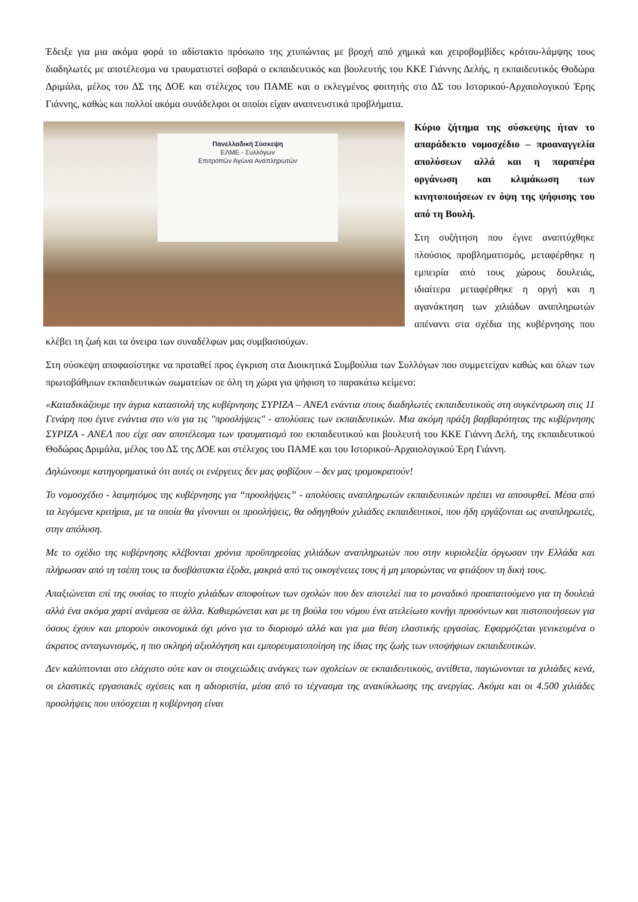Έδειξε για μια ακόμα φορά το αδίστακτο πρόσωπο της χτυπώντας με βροχή από χημικά και χειροβομβίδες κρότου-λάμψης τους διαδηλωτές με αποτέλεσμα να τραυματιστεί σοβαρά ο εκπαιδευτικός και βουλευτής του ΚΚΕ Γιάννης Δελής, η εκπαιδευτικός Θοδώρα Δριμάλα, μέλος του ΔΣ της ΔΟΕ και στέλεχος του ΠΑΜΕ και ο εκλεγμένος φοιτητής στο ΔΣ του Ιστορικού-Αρχαιολογικού Έρης Γιάννης, καθώς και πολλοί ακόμα συνάδελφοι οι οποίοι είχαν αναπνευστικά προβλήματα.
Πανελλαδική Σύσκεψη
ΕΛΜΕ - Συλλόγων
Επιτροπών Αγώνα Αναπληρωτών
Κύριο ζήτημα της σύσκεψης ήταν το απαράδεκτο νομοσχέδιο – προαναγγελία απολύσεων αλλά και η παραπέρα οργάνωση και κλιμάκωση των κινητοποιήσεων εν όψη της ψήφισης του από τη Βουλή.
Στη συζήτηση που έγινε αναπτύχθηκε πλούσιος προβληματισμός, μεταφέρθηκε η εμπειρία από τους χώρους δουλειάς, ιδιαίτερα μεταφέρθηκε η οργή και η αγανάκτηση των χιλιάδων αναπληρωτών απέναντι στα σχέδια της κυβέρνησης που κλέβει τη ζωή και τα όνειρα των συναδέλφων μας συμβασιούχων.
Στη σύσκεψη αποφασίστηκε να προταθεί προς έγκριση στα Διοικητικά Συμβούλια των Συλλόγων που συμμετείχαν καθώς και όλων των πρωτοβάθμιων εκπαιδευτικών σωματείων σε όλη τη χώρα για ψήφιση το παρακάτω κείμενο:
«Καταδικάζουμε την άγρια καταστολή της κυβέρνησης ΣΥΡΙΖΑ – ΑΝΕΛ ενάντια στους διαδηλωτές εκπαιδευτικούς στη συγκέντρωση στις 11 Γενάρη που έγινε ενάντια στο ν/σ για τις "προσλήψεις" - απολύσεις των εκπαιδευτικών. Μια ακόμη πράξη βαρβαρότητας της κυβέρνησης ΣΥΡΙΖΑ - ΑΝΕΛ που είχε σαν αποτέλεσμα των τραυματισμό του εκπαιδευτικού και βουλευτή του ΚΚΕ Γιάννη Δελή, της εκπαιδευτικού Θοδώρας Δριμάλα, μέλος του ΔΣ της ΔΟΕ και στέλεχος του ΠΑΜΕ και του Ιστορικού-Αρχαιολογικού Έρη Γιάννη.
Δηλώνουμε κατηγορηματικά ότι αυτές οι ενέργειες δεν μας φοβίζουν – δεν μας τρομοκρατούν!
Το νομοσχέδιο - λαιμητόμος της κυβέρνησης για “προσλήψεις” - απολύσεις αναπληρωτών εκπαιδευτικών πρέπει να αποσυρθεί. Μέσα από τα λεγόμενα κριτήρια, με τα οποία θα γίνονται οι προσλήψεις, θα οδηγηθούν χιλιάδες εκπαιδευτικοί, που ήδη εργάζονται ως αναπληρωτές, στην απόλυση.
Με το σχέδιο της κυβέρνησης κλέβονται χρόνια προϋπηρεσίας χιλιάδων αναπληρωτών που στην κυριολεξία όργωσαν την Ελλάδα και πλήρωσαν από τη τσέπη τους τα δυσβάστακτα έξοδα, μακριά από τις οικογένειες τους ή μη μπορώντας να φτιάξουν τη δική τους.
Απαξιώνεται επί της ουσίας το πτυχίο χιλιάδων αποφοίτων των σχολών που δεν αποτελεί πια το μοναδικό προαπαιτούμενο για τη δουλειά αλλά ένα ακόμα χαρτί ανάμεσα σε άλλα. Καθιερώνεται και με τη βούλα του νόμου ένα ατελείωτο κυνήγι προσόντων και πιστοποιήσεων για όσους έχουν και μπορούν οικονομικά όχι μόνο για το διορισμό αλλά και για μια θέση ελαστικής εργασίας. Εφαρμόζεται γενικευμένα ο άκρατος ανταγωνισμός, η πιο σκληρή αξιολόγηση και εμπορευματοποίηση της ίδιας της ζωής των υποψήφιων εκπαιδευτικών.
Δεν καλύπτονται στο ελάχιστο ούτε καν οι στοιχειώδεις ανάγκες των σχολείων σε εκπαιδευτικούς, αντίθετα, παγιώνονται τα χιλιάδες κενά, οι ελαστικές εργασιακές σχέσεις και η αδιοριστία, μέσα από το τέχνασμα της ανακύκλωσης της ανεργίας. Ακόμα και οι 4.500 χιλιάδες προσλήψεις που υπόσχεται η κυβέρνηση είναι